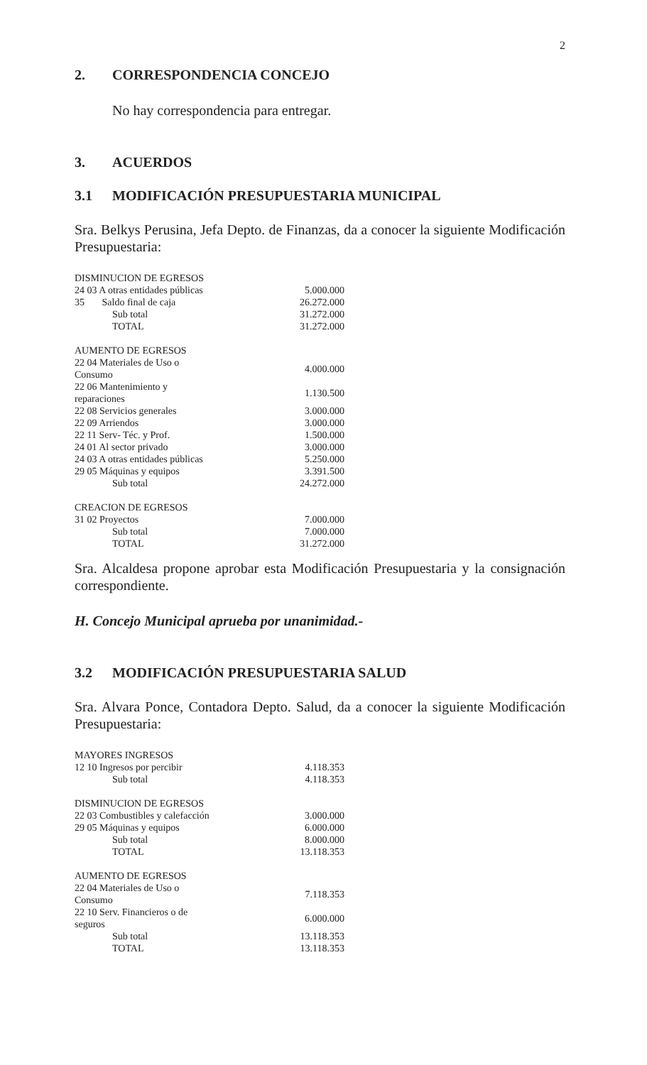2
2. CORRESPONDENCIA CONCEJO
No hay correspondencia para entregar.
3. ACUERDOS
3.1 MODIFICACIÓN PRESUPUESTARIA MUNICIPAL
Sra. Belkys Perusina, Jefa Depto. de Finanzas, da a conocer la siguiente Modificación Presupuestaria:
| DISMINUCION DE EGRESOS | |
| 24 03 A otras entidades públicas | 5.000.000 |
| 35 Saldo final de caja | 26.272.000 |
| Sub total | 31.272.000 |
| TOTAL | 31.272.000 |
| AUMENTO DE EGRESOS | |
| 22 04 Materiales de Uso o Consumo | 4.000.000 |
| 22 06 Mantenimiento y reparaciones | 1.130.500 |
| 22 08 Servicios generales | 3.000.000 |
| 22 09 Arriendos | 3.000.000 |
| 22 11 Serv- Téc. y Prof. | 1.500.000 |
| 24 01 Al sector privado | 3.000.000 |
| 24 03 A otras entidades públicas | 5.250.000 |
| 29 05 Máquinas y equipos | 3.391.500 |
| Sub total | 24.272.000 |
| CREACION DE EGRESOS | |
| 31 02 Proyectos | 7.000.000 |
| Sub total | 7.000.000 |
| TOTAL | 31.272.000 |
Sra. Alcaldesa propone aprobar esta Modificación Presupuestaria y la consignación correspondiente.
H. Concejo Municipal aprueba por unanimidad.-
3.2 MODIFICACIÓN PRESUPUESTARIA SALUD
Sra. Alvara Ponce, Contadora Depto. Salud, da a conocer la siguiente Modificación Presupuestaria:
| MAYORES INGRESOS | |
| 12 10 Ingresos por percibir | 4.118.353 |
| Sub total | 4.118.353 |
| DISMINUCION DE EGRESOS | |
| 22 03 Combustibles y calefacción | 3.000.000 |
| 29 05 Máquinas y equipos | 6.000.000 |
| Sub total | 8.000.000 |
| TOTAL | 13.118.353 |
| AUMENTO DE EGRESOS | |
| 22 04 Materiales de Uso o Consumo | 7.118.353 |
| 22 10 Serv. Financieros o de seguros | 6.000.000 |
| Sub total | 13.118.353 |
| TOTAL | 13.118.353 |